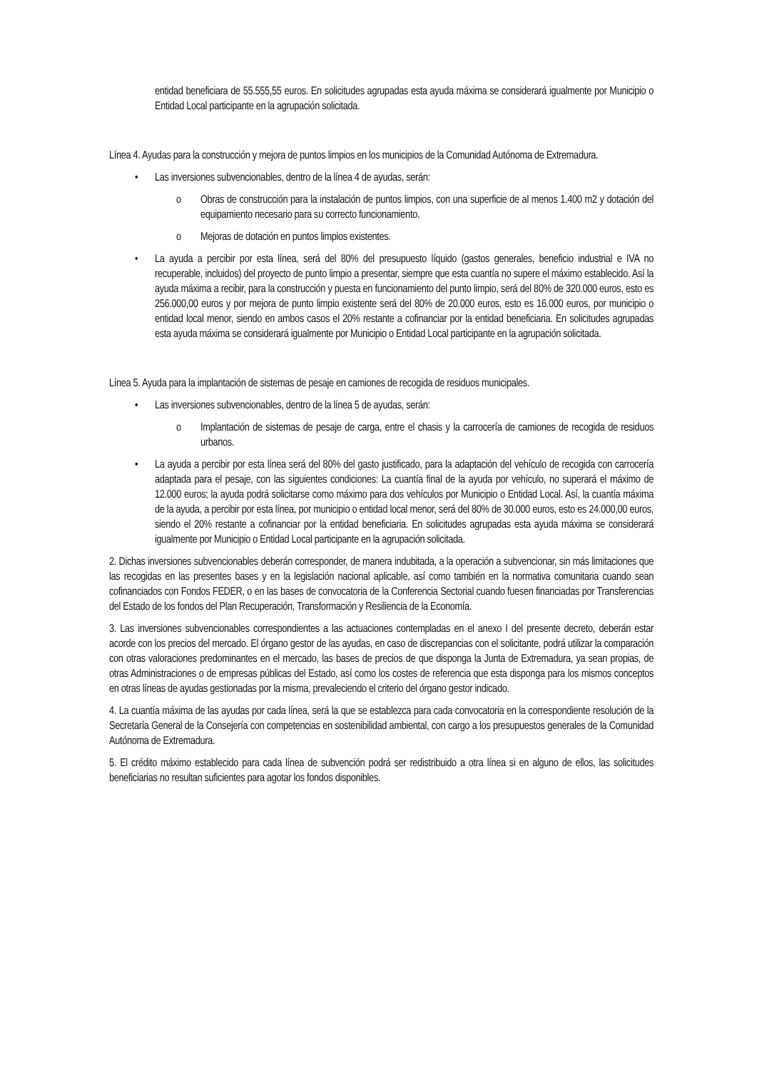entidad beneficiara de 55.555,55 euros. En solicitudes agrupadas esta ayuda máxima se considerará igualmente por Municipio o Entidad Local participante en la agrupación solicitada.
Línea 4. Ayudas para la construcción y mejora de puntos limpios en los municipios de la Comunidad Autónoma de Extremadura.
• Las inversiones subvencionables, dentro de la línea 4 de ayudas, serán:
o Obras de construcción para la instalación de puntos limpios, con una superficie de al menos 1.400 m2 y dotación del equipamiento necesario para su correcto funcionamiento.
o Mejoras de dotación en puntos limpios existentes.
• La ayuda a percibir por esta línea, será del 80% del presupuesto líquido (gastos generales, beneficio industrial e IVA no recuperable, incluidos) del proyecto de punto limpio a presentar, siempre que esta cuantía no supere el máximo establecido. Así la ayuda máxima a recibir, para la construcción y puesta en funcionamiento del punto limpio, será del 80% de 320.000 euros, esto es 256.000,00 euros y por mejora de punto limpio existente será del 80% de 20.000 euros, esto es 16.000 euros, por municipio o entidad local menor, siendo en ambos casos el 20% restante a cofinanciar por la entidad beneficiaria. En solicitudes agrupadas esta ayuda máxima se considerará igualmente por Municipio o Entidad Local participante en la agrupación solicitada.
Línea 5. Ayuda para la implantación de sistemas de pesaje en camiones de recogida de residuos municipales.
• Las inversiones subvencionables, dentro de la línea 5 de ayudas, serán:
o Implantación de sistemas de pesaje de carga, entre el chasis y la carrocería de camiones de recogida de residuos urbanos.
• La ayuda a percibir por esta línea será del 80% del gasto justificado, para la adaptación del vehículo de recogida con carrocería adaptada para el pesaje, con las siguientes condiciones: La cuantía final de la ayuda por vehículo, no superará el máximo de 12.000 euros; la ayuda podrá solicitarse como máximo para dos vehículos por Municipio o Entidad Local. Así, la cuantía máxima de la ayuda, a percibir por esta línea, por municipio o entidad local menor, será del 80% de 30.000 euros, esto es 24.000,00 euros, siendo el 20% restante a cofinanciar por la entidad beneficiaria. En solicitudes agrupadas esta ayuda máxima se considerará igualmente por Municipio o Entidad Local participante en la agrupación solicitada.
2. Dichas inversiones subvencionables deberán corresponder, de manera indubitada, a la operación a subvencionar, sin más limitaciones que las recogidas en las presentes bases y en la legislación nacional aplicable, así como también en la normativa comunitaria cuando sean cofinanciados con Fondos FEDER, o en las bases de convocatoria de la Conferencia Sectorial cuando fuesen financiadas por Transferencias del Estado de los fondos del Plan Recuperación, Transformación y Resiliencia de la Economía.
3. Las inversiones subvencionables correspondientes a las actuaciones contempladas en el anexo I del presente decreto, deberán estar acorde con los precios del mercado. El órgano gestor de las ayudas, en caso de discrepancias con el solicitante, podrá utilizar la comparación con otras valoraciones predominantes en el mercado, las bases de precios de que disponga la Junta de Extremadura, ya sean propias, de otras Administraciones o de empresas públicas del Estado, así como los costes de referencia que esta disponga para los mismos conceptos en otras líneas de ayudas gestionadas por la misma, prevaleciendo el criterio del órgano gestor indicado.
4. La cuantía máxima de las ayudas por cada línea, será la que se establezca para cada convocatoria en la correspondiente resolución de la Secretaría General de la Consejería con competencias en sostenibilidad ambiental, con cargo a los presupuestos generales de la Comunidad Autónoma de Extremadura.
5. El crédito máximo establecido para cada línea de subvención podrá ser redistribuido a otra línea si en alguno de ellos, las solicitudes beneficiarias no resultan suficientes para agotar los fondos disponibles.